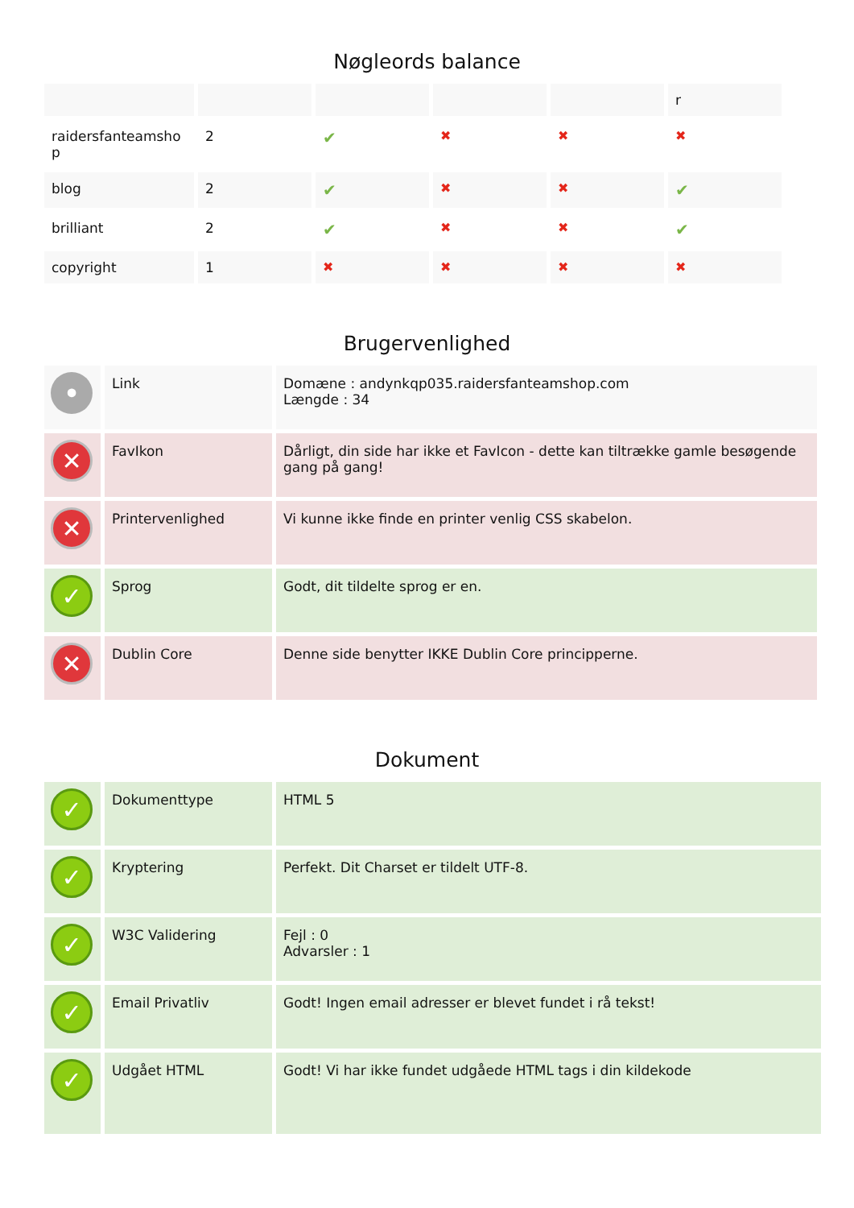Nøgleords balance
| | | | | | r |
| --- | --- | --- | --- | --- | --- |
| raidersfanteamsho p | 2 | ✔ | ✖ | ✖ | ✖ |
| blog | 2 | ✔ | ✖ | ✖ | ✔ |
| brilliant | 2 | ✔ | ✖ | ✖ | ✔ |
| copyright | 1 | ✖ | ✖ | ✖ | ✖ |
Brugervenlighed
| • | Link | Domæne : andynkqp035.raidersfanteamshop.com Længde : 34 |
| ✕ | FavIkon | Dårligt, din side har ikke et FavIcon - dette kan tiltrække gamle besøgende gang på gang! |
| ✕ | Printervenlighed | Vi kunne ikke finde en printer venlig CSS skabelon. |
| ✓ | Sprog | Godt, dit tildelte sprog er en. |
| ✕ | Dublin Core | Denne side benytter IKKE Dublin Core principperne. |
Dokument
| ✓ | Dokumenttype | HTML 5 |
| ✓ | Kryptering | Perfekt. Dit Charset er tildelt UTF-8. |
| ✓ | W3C Validering | Fejl : 0 Advarsler : 1 |
| ✓ | Email Privatliv | Godt! Ingen email adresser er blevet fundet i rå tekst! |
| ✓ | Udgået HTML | Godt! Vi har ikke fundet udgåede HTML tags i din kildekode |